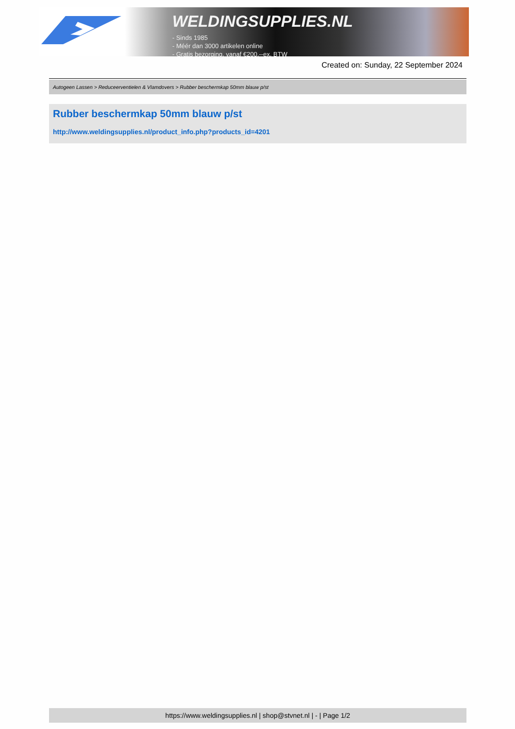WELDINGSUPPLIES.NL
- Sinds 1985
- Méér dan 3000 artikelen online
- Gratis bezorging, vanaf €200,--ex. BTW
Created on: Sunday, 22 September 2024
Autogeen Lassen > Reduceerventielen & Vlamdovers > Rubber beschermkap 50mm blauw p/st
Rubber beschermkap 50mm blauw p/st
http://www.weldingsupplies.nl/product_info.php?products_id=4201
https://www.weldingsupplies.nl | shop@stvnet.nl | - | Page 1/2